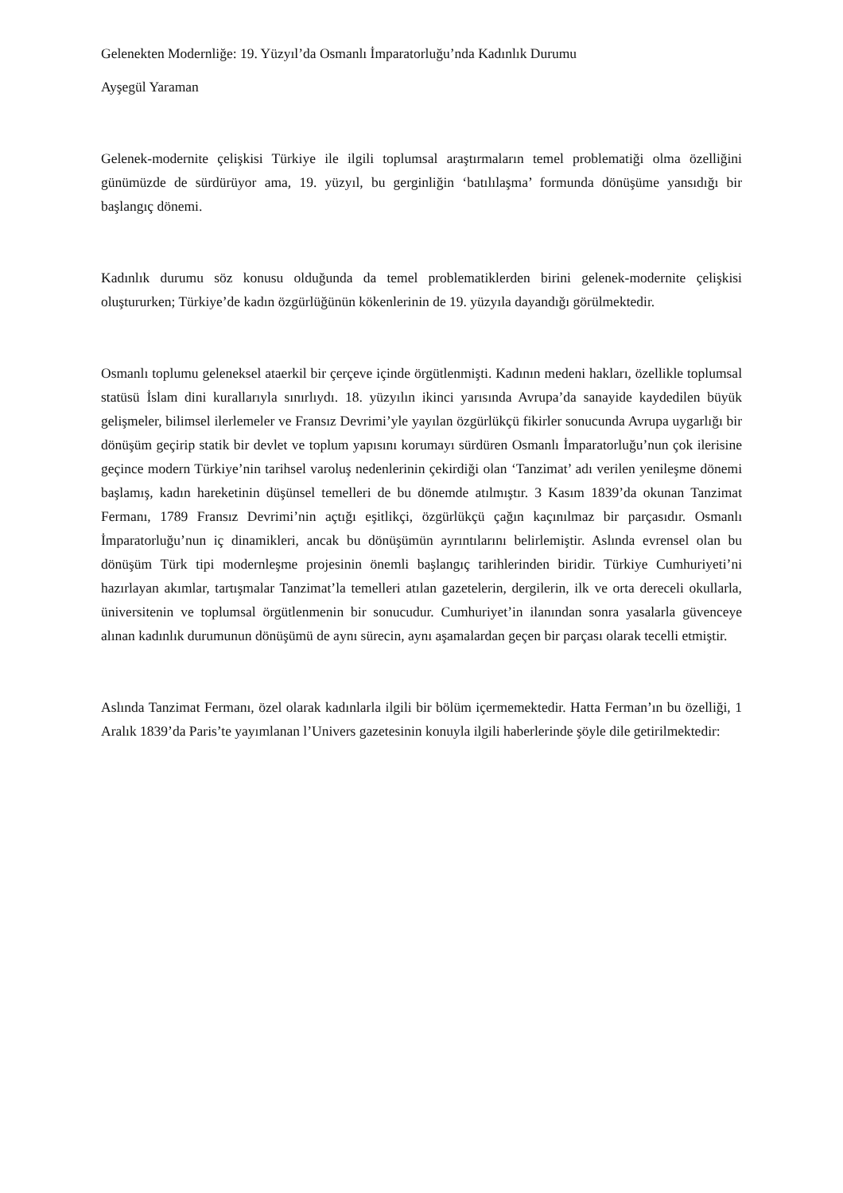Gelenekten Modernliğe: 19. Yüzyıl’da Osmanlı İmparatorluğu’nda Kadınlık Durumu
Ayşegül Yaraman
Gelenek-modernite çelişkisi Türkiye ile ilgili toplumsal araştırmaların temel problematiği olma özelliğini günümüzde de sürdürüyor ama, 19. yüzyıl, bu gerginliğin ‘batılılaşma’ formunda dönüşüme yansıdığı bir başlangıç dönemi.
Kadınlık durumu söz konusu olduğunda da temel problematiklerden birini gelenek-modernite çelişkisi oluştururken; Türkiye’de kadın özgürlüğünün kökenlerinin de 19. yüzyıla dayandığı görülmektedir.
Osmanlı toplumu geleneksel ataerkil bir çerçeve içinde örgütlenmişti. Kadının medeni hakları, özellikle toplumsal statüsü İslam dini kurallarıyla sınırlıydı. 18. yüzyılın ikinci yarısında Avrupa’da sanayide kaydedilen büyük gelişmeler, bilimsel ilerlemeler ve Fransız Devrimi’yle yayılan özgürlükçü fikirler sonucunda Avrupa uygarlığı bir dönüşüm geçirip statik bir devlet ve toplum yapısını korumayı sürdüren Osmanlı İmparatorluğu’nun çok ilerisine geçince modern Türkiye’nin tarihsel varoluş nedenlerinin çekirdiği olan ‘Tanzimat’ adı verilen yenileşme dönemi başlamış, kadın hareketinin düşünsel temelleri de bu dönemde atılmıştır. 3 Kasım 1839’da okunan Tanzimat Fermanı, 1789 Fransız Devrimi’nin açtığı eşitlikçi, özgürlükçü çağın kaçınılmaz bir parçasıdır. Osmanlı İmparatorluğu’nun iç dinamikleri, ancak bu dönüşümün ayrıntılarını belirlemiştir. Aslında evrensel olan bu dönüşüm Türk tipi modernleşme projesinin önemli başlangıç tarihlerinden biridir. Türkiye Cumhuriyeti’ni hazırlayan akımlar, tartışmalar Tanzimat’la temelleri atılan gazetelerin, dergilerin, ilk ve orta dereceli okullarla, üniversitenin ve toplumsal örgütlenmenin bir sonucudur. Cumhuriyet’in ilanından sonra yasalarla güvenceye alınan kadınlık durumunun dönüşümü de aynı sürecin, aynı aşamalardan geçen bir parçası olarak tecelli etmiştir.
Aslında Tanzimat Fermanı, özel olarak kadınlarla ilgili bir bölüm içermemektedir. Hatta Ferman’ın bu özelliği, 1 Aralık 1839’da Paris’te yayımlanan l’Univers gazetesinin konuyla ilgili haberlerinde şöyle dile getirilmektedir: